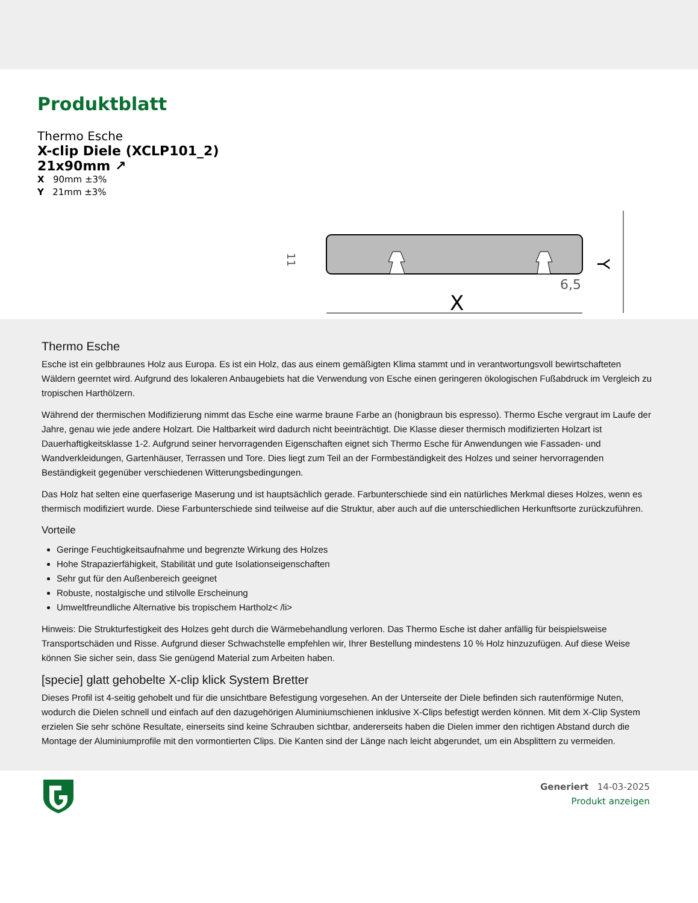Produktblatt
Thermo Esche
X-clip Diele (XCLP101_2)
21x90mm ↗
X 90mm ±3%
Y 21mm ±3%
X
Y
6,5
11
Thermo Esche
Esche ist ein gelbbraunes Holz aus Europa. Es ist ein Holz, das aus einem gemäßigten Klima stammt und in verantwortungsvoll bewirtschafteten Wäldern geerntet wird. Aufgrund des lokaleren Anbaugebiets hat die Verwendung von Esche einen geringeren ökologischen Fußabdruck im Vergleich zu tropischen Harthölzern.
Während der thermischen Modifizierung nimmt das Esche eine warme braune Farbe an (honigbraun bis espresso). Thermo Esche vergraut im Laufe der Jahre, genau wie jede andere Holzart. Die Haltbarkeit wird dadurch nicht beeinträchtigt. Die Klasse dieser thermisch modifizierten Holzart ist Dauerhaftigkeitsklasse 1-2. Aufgrund seiner hervorragenden Eigenschaften eignet sich Thermo Esche für Anwendungen wie Fassaden- und Wandverkleidungen, Gartenhäuser, Terrassen und Tore. Dies liegt zum Teil an der Formbeständigkeit des Holzes und seiner hervorragenden Beständigkeit gegenüber verschiedenen Witterungsbedingungen.
Das Holz hat selten eine querfaserige Maserung und ist hauptsächlich gerade. Farbunterschiede sind ein natürliches Merkmal dieses Holzes, wenn es thermisch modifiziert wurde. Diese Farbunterschiede sind teilweise auf die Struktur, aber auch auf die unterschiedlichen Herkunftsorte zurückzuführen.
Vorteile
Geringe Feuchtigkeitsaufnahme und begrenzte Wirkung des Holzes
Hohe Strapazierfähigkeit, Stabilität und gute Isolationseigenschaften
Sehr gut für den Außenbereich geeignet
Robuste, nostalgische und stilvolle Erscheinung
Umweltfreundliche Alternative bis tropischem Hartholz< /li>
Hinweis: Die Strukturfestigkeit des Holzes geht durch die Wärmebehandlung verloren. Das Thermo Esche ist daher anfällig für beispielsweise Transportschäden und Risse. Aufgrund dieser Schwachstelle empfehlen wir, Ihrer Bestellung mindestens 10 % Holz hinzuzufügen. Auf diese Weise können Sie sicher sein, dass Sie genügend Material zum Arbeiten haben.
[specie] glatt gehobelte X-clip klick System Bretter
Dieses Profil ist 4-seitig gehobelt und für die unsichtbare Befestigung vorgesehen. An der Unterseite der Diele befinden sich rautenförmige Nuten, wodurch die Dielen schnell und einfach auf den dazugehörigen Aluminiumschienen inklusive X-Clips befestigt werden können. Mit dem X-Clip System erzielen Sie sehr schöne Resultate, einerseits sind keine Schrauben sichtbar, andererseits haben die Dielen immer den richtigen Abstand durch die Montage der Aluminiumprofile mit den vormontierten Clips. Die Kanten sind der Länge nach leicht abgerundet, um ein Absplittern zu vermeiden.
Generiert 14-03-2025
Produkt anzeigen